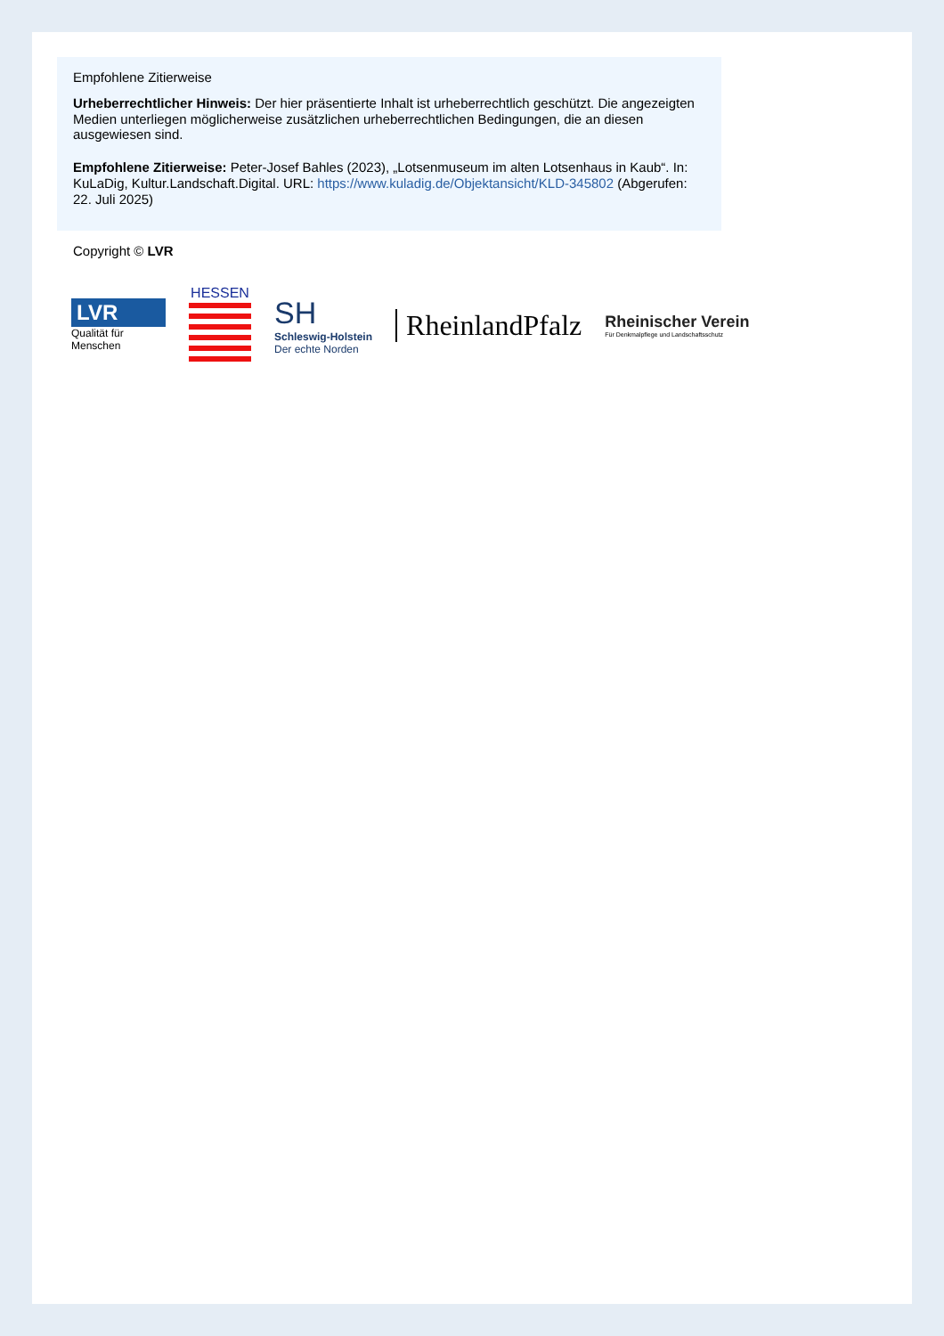Empfohlene Zitierweise
Urheberrechtlicher Hinweis: Der hier präsentierte Inhalt ist urheberrechtlich geschützt. Die angezeigten Medien unterliegen möglicherweise zusätzlichen urheberrechtlichen Bedingungen, die an diesen ausgewiesen sind.
Empfohlene Zitierweise: Peter-Josef Bahles (2023), „Lotsenmuseum im alten Lotsenhaus in Kaub“. In: KuLaDig, Kultur.Landschaft.Digital. URL: https://www.kuladig.de/Objektansicht/KLD-345802 (Abgerufen: 22. Juli 2025)
Copyright © LVR
LVR
Qualität für Menschen
HESSEN
SH
Schleswig-Holstein
Der echte Norden
RheinlandPfalz
Rheinischer Verein
Für Denkmalpflege und Landschaftsschutz